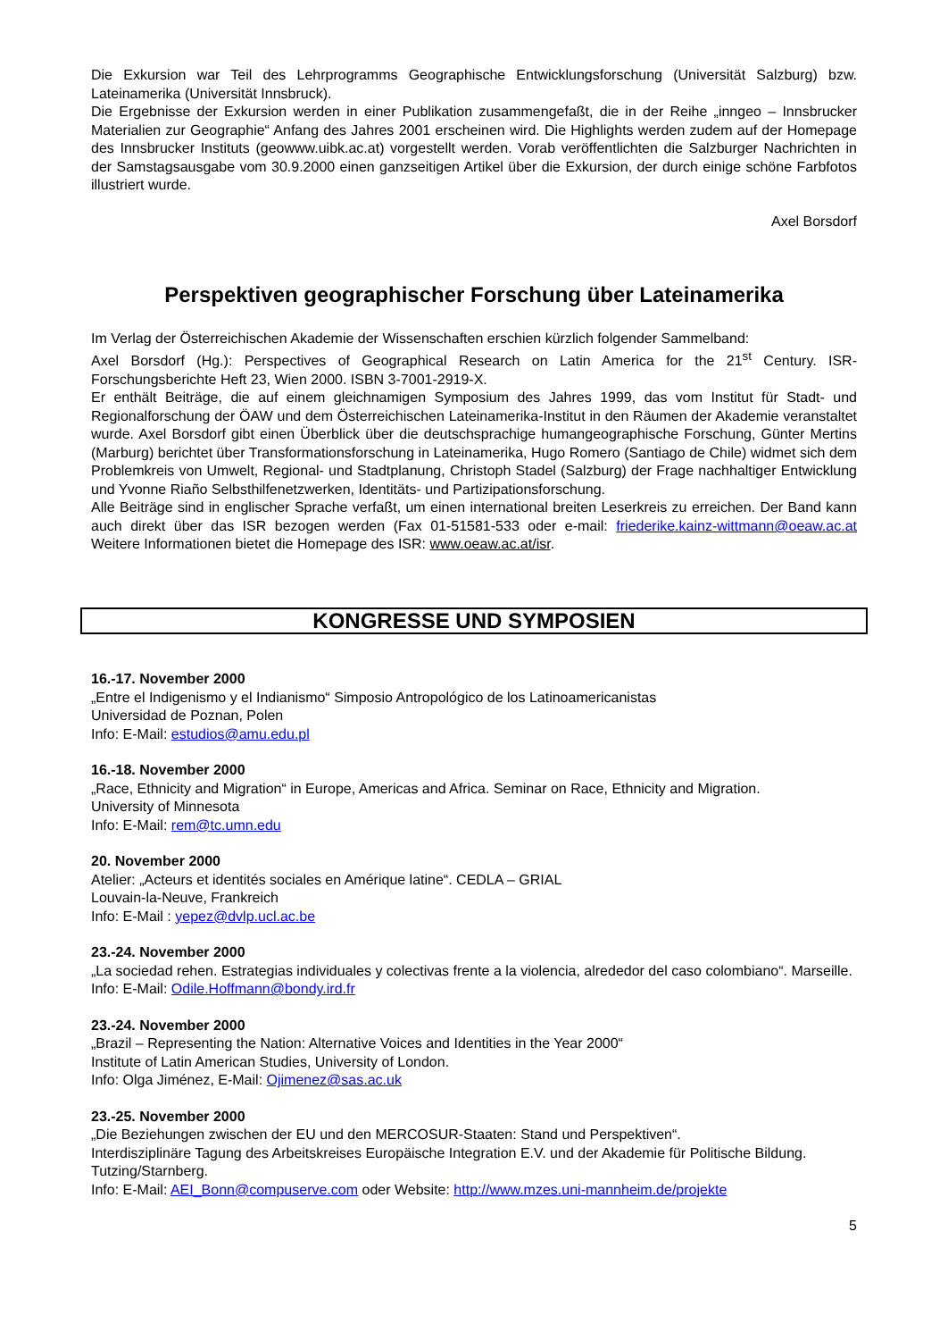Die Exkursion war Teil des Lehrprogramms Geographische Entwicklungsforschung (Universität Salzburg) bzw. Lateinamerika (Universität Innsbruck).
Die Ergebnisse der Exkursion werden in einer Publikation zusammengefaßt, die in der Reihe „inngeo – Innsbrucker Materialien zur Geographie“ Anfang des Jahres 2001 erscheinen wird. Die Highlights werden zudem auf der Homepage des Innsbrucker Instituts (geowww.uibk.ac.at) vorgestellt werden. Vorab veröffentlichten die Salzburger Nachrichten in der Samstagsausgabe vom 30.9.2000 einen ganzseitigen Artikel über die Exkursion, der durch einige schöne Farbfotos illustriert wurde.
Axel Borsdorf
Perspektiven geographischer Forschung über Lateinamerika
Im Verlag der Österreichischen Akademie der Wissenschaften erschien kürzlich folgender Sammelband:
Axel Borsdorf (Hg.): Perspectives of Geographical Research on Latin America for the 21<sup>st</sup> Century. ISR-Forschungsberichte Heft 23, Wien 2000. ISBN 3-7001-2919-X.
Er enthält Beiträge, die auf einem gleichnamigen Symposium des Jahres 1999, das vom Institut für Stadt- und Regionalforschung der ÖAW und dem Österreichischen Lateinamerika-Institut in den Räumen der Akademie veranstaltet wurde. Axel Borsdorf gibt einen Überblick über die deutschsprachige humangeographische Forschung, Günter Mertins (Marburg) berichtet über Transformationsforschung in Lateinamerika, Hugo Romero (Santiago de Chile) widmet sich dem Problemkreis von Umwelt, Regional- und Stadtplanung, Christoph Stadel (Salzburg) der Frage nachhaltiger Entwicklung und Yvonne Riaño Selbsthilfenetzwerken, Identitäts- und Partizipationsforschung.
Alle Beiträge sind in englischer Sprache verfaßt, um einen international breiten Leserkreis zu erreichen. Der Band kann auch direkt über das ISR bezogen werden (Fax 01-51581-533 oder e-mail: friederike.kainz-wittmann@oeaw.ac.at Weitere Informationen bietet die Homepage des ISR: www.oeaw.ac.at/isr.
KONGRESSE UND SYMPOSIEN
16.-17. November 2000
„Entre el Indigenismo y el Indianismo“ Simposio Antropológico de los Latinoamericanistas
Universidad de Poznan, Polen
Info: E-Mail: estudios@amu.edu.pl
16.-18. November 2000
„Race, Ethnicity and Migration“ in Europe, Americas and Africa. Seminar on Race, Ethnicity and Migration.
University of Minnesota
Info: E-Mail: rem@tc.umn.edu
20. November 2000
Atelier: „Acteurs et identités sociales en Amérique latine“. CEDLA – GRIAL
Louvain-la-Neuve, Frankreich
Info: E-Mail : yepez@dvlp.ucl.ac.be
23.-24. November 2000
„La sociedad rehen. Estrategias individuales y colectivas frente a la violencia, alrededor del caso colombiano“. Marseille.
Info: E-Mail: Odile.Hoffmann@bondy.ird.fr
23.-24. November 2000
„Brazil – Representing the Nation: Alternative Voices and Identities in the Year 2000“
Institute of Latin American Studies, University of London.
Info: Olga Jiménez, E-Mail: Ojimenez@sas.ac.uk
23.-25. November 2000
„Die Beziehungen zwischen der EU und den MERCOSUR-Staaten: Stand und Perspektiven“.
Interdisziplinäre Tagung des Arbeitskreises Europäische Integration E.V. und der Akademie für Politische Bildung. Tutzing/Starnberg.
Info: E-Mail: AEI_Bonn@compuserve.com oder Website: http://www.mzes.uni-mannheim.de/projekte
5